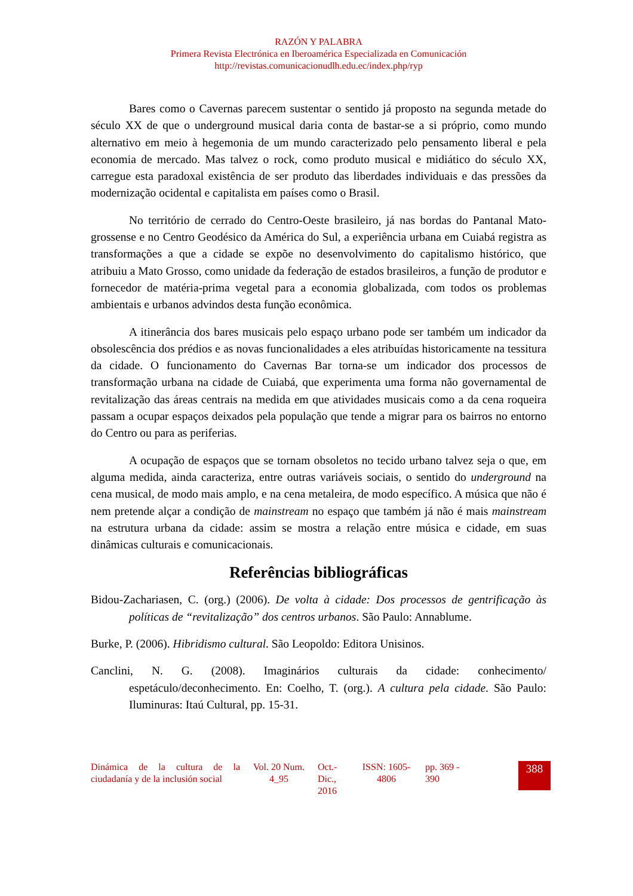RAZÓN Y PALABRA
Primera Revista Electrónica en Iberoamérica Especializada en Comunicación
http://revistas.comunicacionudlh.edu.ec/index.php/ryp
Bares como o Cavernas parecem sustentar o sentido já proposto na segunda metade do século XX de que o underground musical daria conta de bastar-se a si próprio, como mundo alternativo em meio à hegemonia de um mundo caracterizado pelo pensamento liberal e pela economia de mercado. Mas talvez o rock, como produto musical e midiático do século XX, carregue esta paradoxal existência de ser produto das liberdades individuais e das pressões da modernização ocidental e capitalista em países como o Brasil.
No território de cerrado do Centro-Oeste brasileiro, já nas bordas do Pantanal Mato-grossense e no Centro Geodésico da América do Sul, a experiência urbana em Cuiabá registra as transformações a que a cidade se expõe no desenvolvimento do capitalismo histórico, que atribuiu a Mato Grosso, como unidade da federação de estados brasileiros, a função de produtor e fornecedor de matéria-prima vegetal para a economia globalizada, com todos os problemas ambientais e urbanos advindos desta função econômica.
A itinerância dos bares musicais pelo espaço urbano pode ser também um indicador da obsolescência dos prédios e as novas funcionalidades a eles atribuídas historicamente na tessitura da cidade. O funcionamento do Cavernas Bar torna-se um indicador dos processos de transformação urbana na cidade de Cuiabá, que experimenta uma forma não governamental de revitalização das áreas centrais na medida em que atividades musicais como a da cena roqueira passam a ocupar espaços deixados pela população que tende a migrar para os bairros no entorno do Centro ou para as periferias.
A ocupação de espaços que se tornam obsoletos no tecido urbano talvez seja o que, em alguma medida, ainda caracteriza, entre outras variáveis sociais, o sentido do underground na cena musical, de modo mais amplo, e na cena metaleira, de modo específico. A música que não é nem pretende alçar a condição de mainstream no espaço que também já não é mais mainstream na estrutura urbana da cidade: assim se mostra a relação entre música e cidade, em suas dinâmicas culturais e comunicacionais.
Referências bibliográficas
Bidou-Zachariasen, C. (org.) (2006). De volta à cidade: Dos processos de gentrificação às políticas de “revitalização” dos centros urbanos. São Paulo: Annablume.
Burke, P. (2006). Hibridismo cultural. São Leopoldo: Editora Unisinos.
Canclini, N. G. (2008). Imaginários culturais da cidade: conhecimento/ espetáculo/deconhecimento. En: Coelho, T. (org.). A cultura pela cidade. São Paulo: Iluminuras: Itaú Cultural, pp. 15-31.
Dinámica de la cultura de la ciudadanía y de la inclusión social
Vol. 20 Num. 4_95
Oct.- Dic., 2016
ISSN: 1605-4806
pp. 369 - 390
388